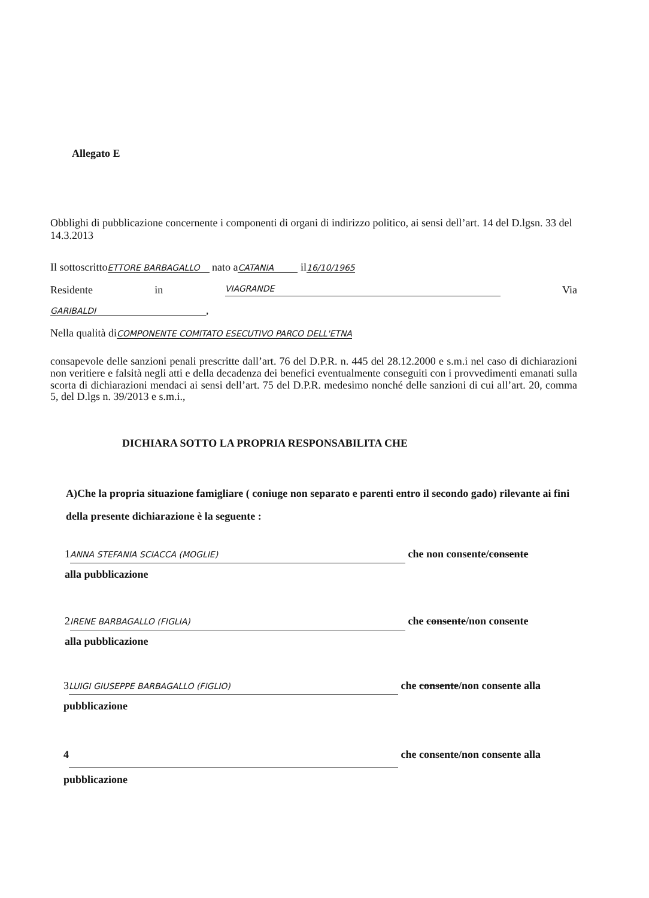Allegato E
Obblighi di pubblicazione concernente i componenti di organi di indirizzo politico, ai sensi dell’art. 14 del D.lgsn. 33 del 14.3.2013
Il sottoscritto ETTORE BARBAGALLO nato a CATANIA il16/10/1965
Residente in VIAGRANDE Via
GARIBALDI,
Nella qualità diCOMPONENTE COMITATO ESECUTIVO PARCO DELL'ETNA
consapevole delle sanzioni penali prescritte dall’art. 76 del D.P.R. n. 445 del 28.12.2000 e s.m.i nel caso di dichiarazioni non veritiere e falsità negli atti e della decadenza dei benefici eventualmente conseguiti con i provvedimenti emanati sulla scorta di dichiarazioni mendaci ai sensi dell’art. 75 del D.P.R. medesimo nonché delle sanzioni di cui all’art. 20, comma 5, del D.lgs n. 39/2013 e s.m.i.,
DICHIARA SOTTO LA PROPRIA RESPONSABILITA CHE
A)Che la propria situazione famigliare ( coniuge non separato e parenti entro il secondo gado) rilevante ai fini della presente dichiarazione è la seguente :
1 ANNA STEFANIA SCIACCA (MOGLIE) che non consente/consente
alla pubblicazione
2 IRENE BARBAGALLO (FIGLIA) che consente/non consente
alla pubblicazione
3 LUIGI GIUSEPPE BARBAGALLO (FIGLIO) che consente/non consente alla pubblicazione
4 che consente/non consente alla pubblicazione